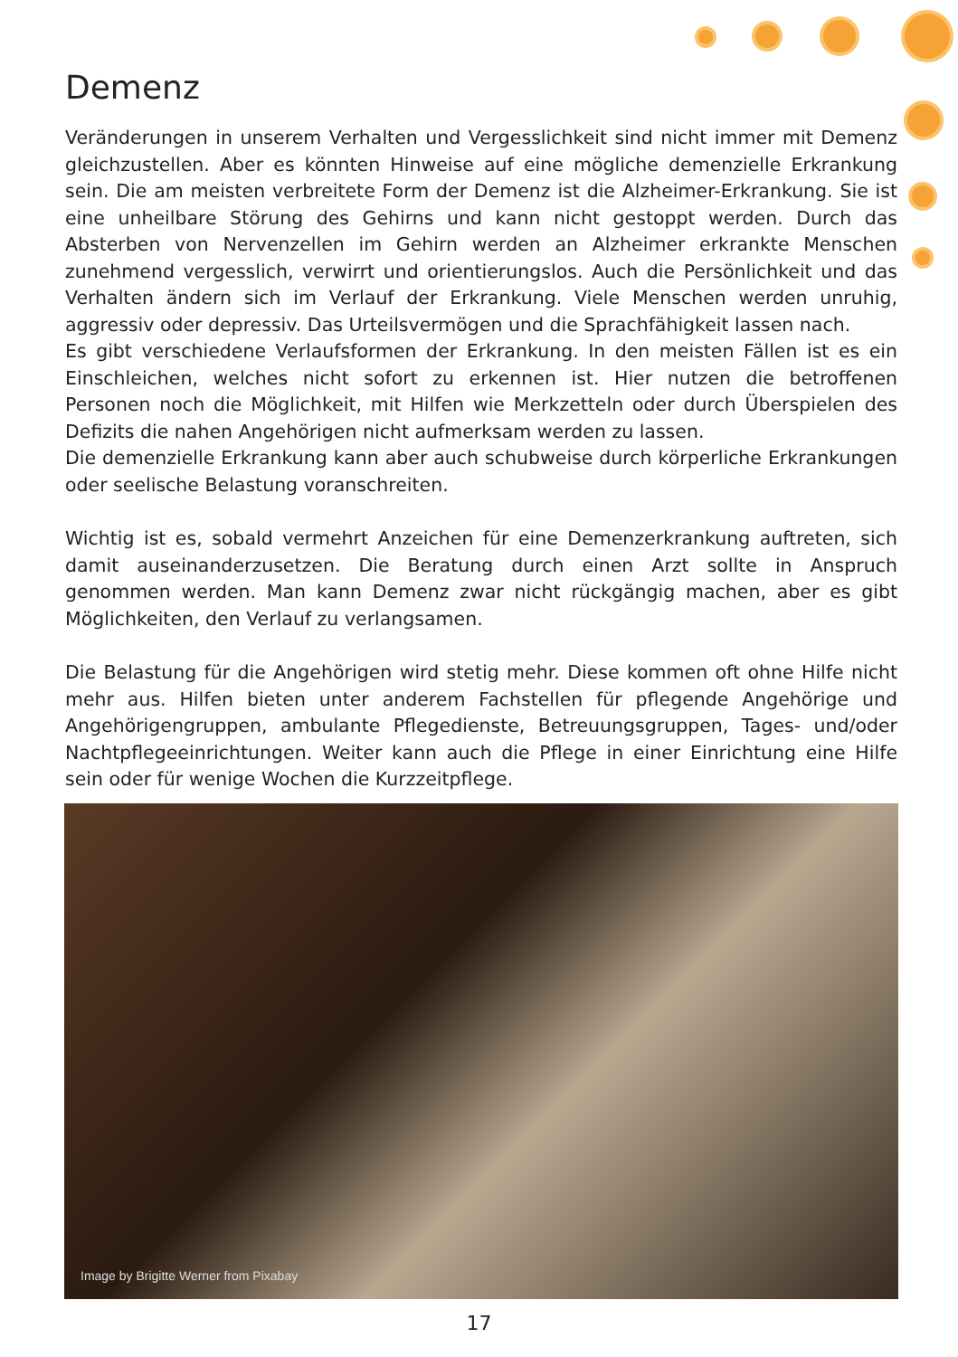Demenz
Veränderungen in unserem Verhalten und Vergesslichkeit sind nicht immer mit Demenz gleichzustellen. Aber es könnten Hinweise auf eine mögliche demenzielle Erkrankung sein. Die am meisten verbreitete Form der Demenz ist die Alzheimer-Erkrankung. Sie ist eine unheilbare Störung des Gehirns und kann nicht gestoppt werden. Durch das Absterben von Nervenzellen im Gehirn werden an Alzheimer erkrankte Menschen zunehmend vergesslich, verwirrt und orientierungslos. Auch die Persönlichkeit und das Verhalten ändern sich im Verlauf der Erkrankung. Viele Menschen werden unruhig, aggressiv oder depressiv. Das Urteilsvermögen und die Sprachfähigkeit lassen nach.
Es gibt verschiedene Verlaufsformen der Erkrankung. In den meisten Fällen ist es ein Einschleichen, welches nicht sofort zu erkennen ist. Hier nutzen die betroffenen Personen noch die Möglichkeit, mit Hilfen wie Merkzetteln oder durch Überspielen des Defizits die nahen Angehörigen nicht aufmerksam werden zu lassen.
Die demenzielle Erkrankung kann aber auch schubweise durch körperliche Erkrankungen oder seelische Belastung voranschreiten.
Wichtig ist es, sobald vermehrt Anzeichen für eine Demenzerkrankung auftreten, sich damit auseinanderzusetzen. Die Beratung durch einen Arzt sollte in Anspruch genommen werden. Man kann Demenz zwar nicht rückgängig machen, aber es gibt Möglichkeiten, den Verlauf zu verlangsamen.
Die Belastung für die Angehörigen wird stetig mehr. Diese kommen oft ohne Hilfe nicht mehr aus. Hilfen bieten unter anderem Fachstellen für pflegende Angehörige und Angehörigengruppen, ambulante Pflegedienste, Betreuungsgruppen, Tages- und/oder Nachtpflegeeinrichtungen. Weiter kann auch die Pflege in einer Einrichtung eine Hilfe sein oder für wenige Wochen die Kurzzeitpflege.
Image by Brigitte Werner from Pixabay
17